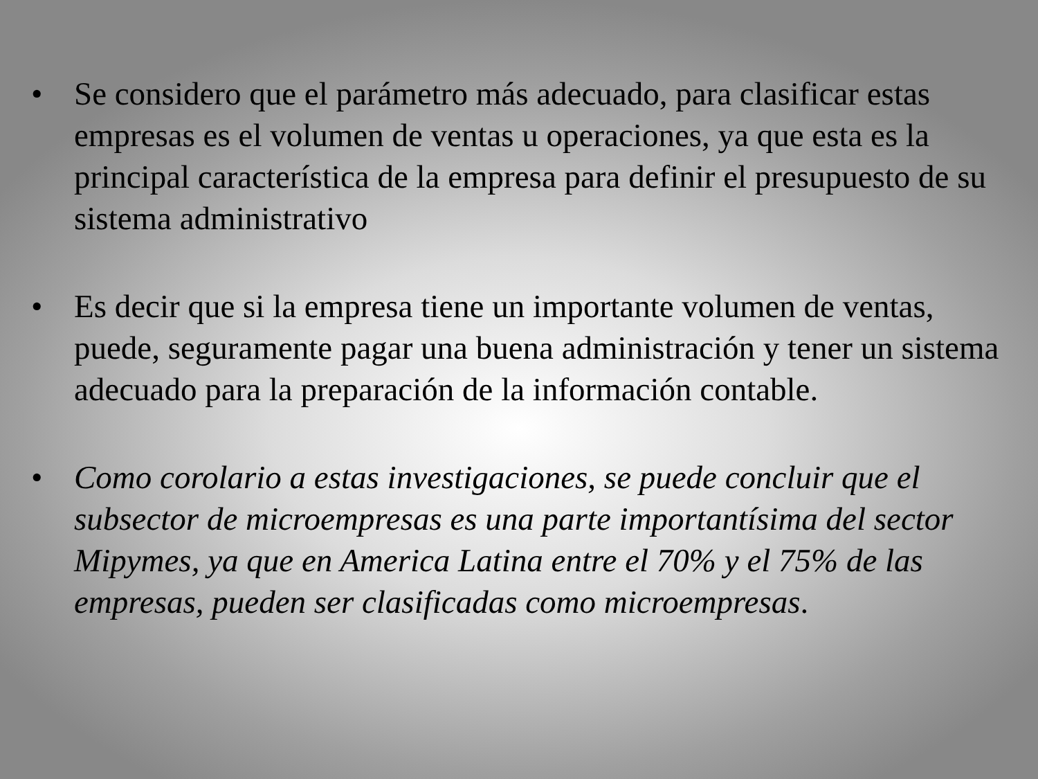• Se considero que el parámetro más adecuado, para clasificar estas empresas es el volumen de ventas u operaciones, ya que esta es la principal característica de la empresa para definir el presupuesto de su sistema administrativo
• Es decir que si la empresa tiene un importante volumen de ventas, puede, seguramente pagar una buena administración y tener un sistema adecuado para la preparación de la información contable.
• Como corolario a estas investigaciones, se puede concluir que el subsector de microempresas es una parte importantísima del sector Mipymes, ya que en America Latina entre el 70% y el 75% de las empresas, pueden ser clasificadas como microempresas.